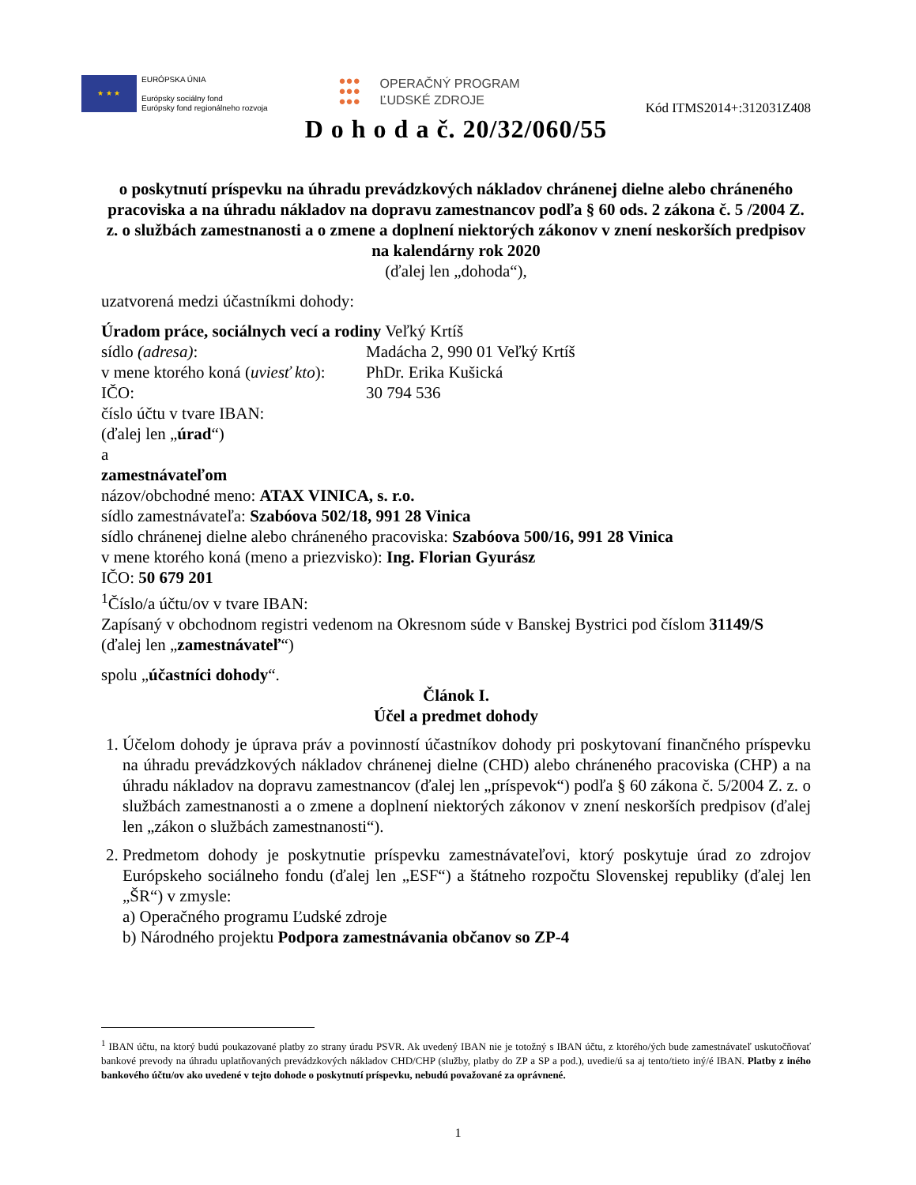★ ★ ★
EURÓPSKA ÚNIA
Európsky sociálny fond
Európsky fond regionálneho rozvoja
●●●
●●●
●●●
OPERAČNÝ PROGRAM
ĽUDSKÉ ZDROJE
Kód ITMS2014+:312031Z408
D o h o d a č. 20/32/060/55
o poskytnutí príspevku na úhradu prevádzkových nákladov chránenej dielne alebo chráneného pracoviska a na úhradu nákladov na dopravu zamestnancov podľa § 60 ods. 2 zákona č. 5 /2004 Z. z. o službách zamestnanosti a o zmene a doplnení niektorých zákonov v znení neskorších predpisov
na kalendárny rok 2020
(ďalej len „dohoda“),
uzatvorená medzi účastníkmi dohody:
Úradom práce, sociálnych vecí a rodiny Veľký Krtíš
sídlo (adresa): Madácha 2, 990 01 Veľký Krtíš v mene ktorého koná (uviesť kto): PhDr. Erika Kušická IČO: 30 794 536
číslo účtu v tvare IBAN:
(ďalej len „úrad“)
a
zamestnávateľom
názov/obchodné meno: ATAX VINICA, s. r.o.
sídlo zamestnávateľa: Szabóova 502/18, 991 28 Vinica
sídlo chránenej dielne alebo chráneného pracoviska: Szabóova 500/16, 991 28 Vinica
v mene ktorého koná (meno a priezvisko): Ing. Florian Gyurász
IČO: 50 679 201
<sup>1</sup> Číslo/a účtu/ov v tvare IBAN:
Zapísaný v obchodnom registri vedenom na Okresnom súde v Banskej Bystrici pod číslom 31149/S
(ďalej len „zamestnávateľ“)
spolu „účastníci dohody“.
Článok I.
Účel a predmet dohody
1. Účelom dohody je úprava práv a povinností účastníkov dohody pri poskytovaní finančného príspevku na úhradu prevádzkových nákladov chránenej dielne (CHD) alebo chráneného pracoviska (CHP) a na úhradu nákladov na dopravu zamestnancov (ďalej len „príspevok“) podľa § 60 zákona č. 5/2004 Z. z. o službách zamestnanosti a o zmene a doplnení niektorých zákonov v znení neskorších predpisov (ďalej len „zákon o službách zamestnanosti“).
2. Predmetom dohody je poskytnutie príspevku zamestnávateľovi, ktorý poskytuje úrad zo zdrojov Európskeho sociálneho fondu (ďalej len „ESF“) a štátneho rozpočtu Slovenskej republiky (ďalej len „ŠR“) v zmysle:
a) Operačného programu Ľudské zdroje
b) Národného projektu Podpora zamestnávania občanov so ZP-4
<sup>1</sup> IBAN účtu, na ktorý budú poukazované platby zo strany úradu PSVR. Ak uvedený IBAN nie je totožný s IBAN účtu, z ktorého/ých bude zamestnávateľ uskutočňovať bankové prevody na úhradu uplatňovaných prevádzkových nákladov CHD/CHP (služby, platby do ZP a SP a pod.), uvedie/ú sa aj tento/tieto iný/é IBAN. Platby z iného bankového účtu/ov ako uvedené v tejto dohode o poskytnutí príspevku, nebudú považované za oprávnené.
1